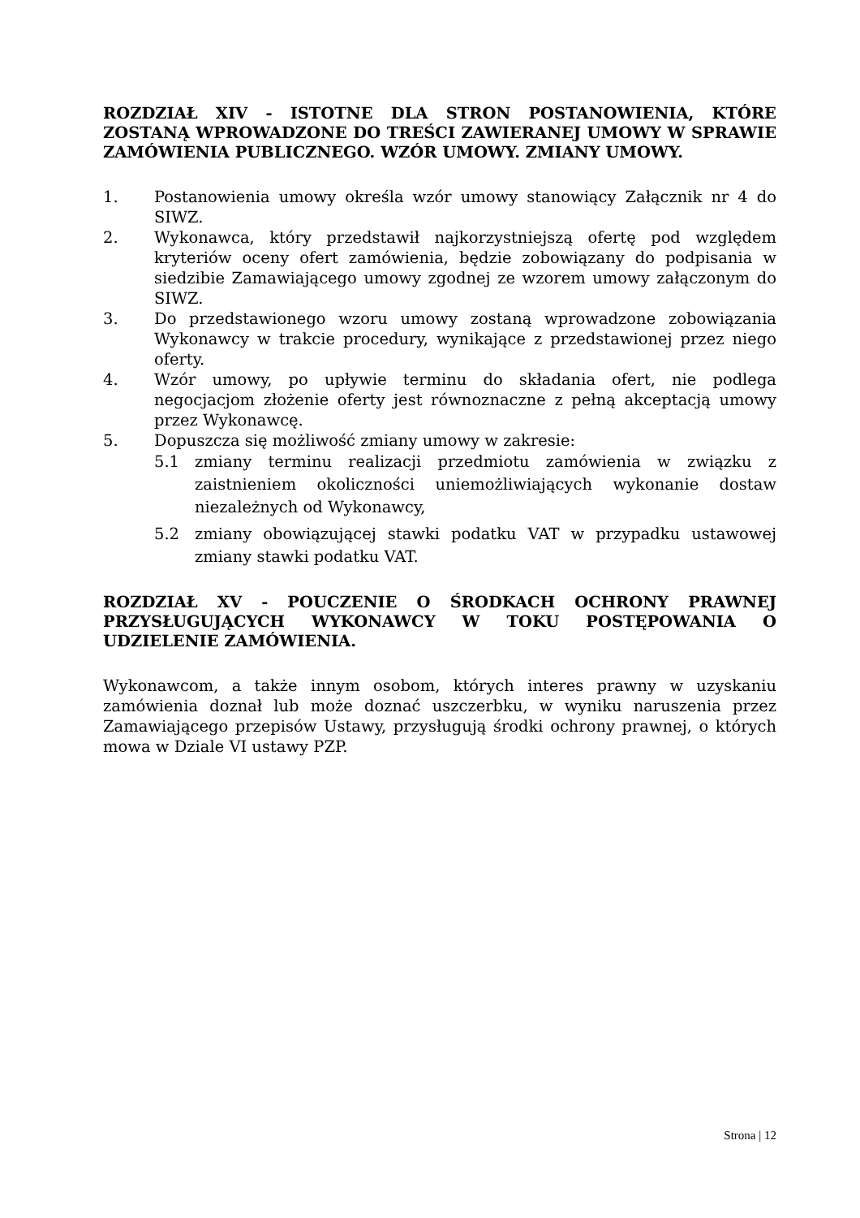ROZDZIAŁ XIV - ISTOTNE DLA STRON POSTANOWIENIA, KTÓRE ZOSTANĄ WPROWADZONE DO TREŚCI ZAWIERANEJ UMOWY W SPRAWIE ZAMÓWIENIA PUBLICZNEGO. WZÓR UMOWY. ZMIANY UMOWY.
1. Postanowienia umowy określa wzór umowy stanowiący Załącznik nr 4 do SIWZ.
2. Wykonawca, który przedstawił najkorzystniejszą ofertę pod względem kryteriów oceny ofert zamówienia, będzie zobowiązany do podpisania w siedzibie Zamawiającego umowy zgodnej ze wzorem umowy załączonym do SIWZ.
3. Do przedstawionego wzoru umowy zostaną wprowadzone zobowiązania Wykonawcy w trakcie procedury, wynikające z przedstawionej przez niego oferty.
4. Wzór umowy, po upływie terminu do składania ofert, nie podlega negocjacjom złożenie oferty jest równoznaczne z pełną akceptacją umowy przez Wykonawcę.
5. Dopuszcza się możliwość zmiany umowy w zakresie:
5.1 zmiany terminu realizacji przedmiotu zamówienia w związku z zaistnieniem okoliczności uniemożliwiających wykonanie dostaw niezależnych od Wykonawcy,
5.2 zmiany obowiązującej stawki podatku VAT w przypadku ustawowej zmiany stawki podatku VAT.
ROZDZIAŁ XV - POUCZENIE O ŚRODKACH OCHRONY PRAWNEJ PRZYSŁUGUJĄCYCH WYKONAWCY W TOKU POSTĘPOWANIA O UDZIELENIE ZAMÓWIENIA.
Wykonawcom, a także innym osobom, których interes prawny w uzyskaniu zamówienia doznał lub może doznać uszczerbku, w wyniku naruszenia przez Zamawiającego przepisów Ustawy, przysługują środki ochrony prawnej, o których mowa w Dziale VI ustawy PZP.
Strona | 12